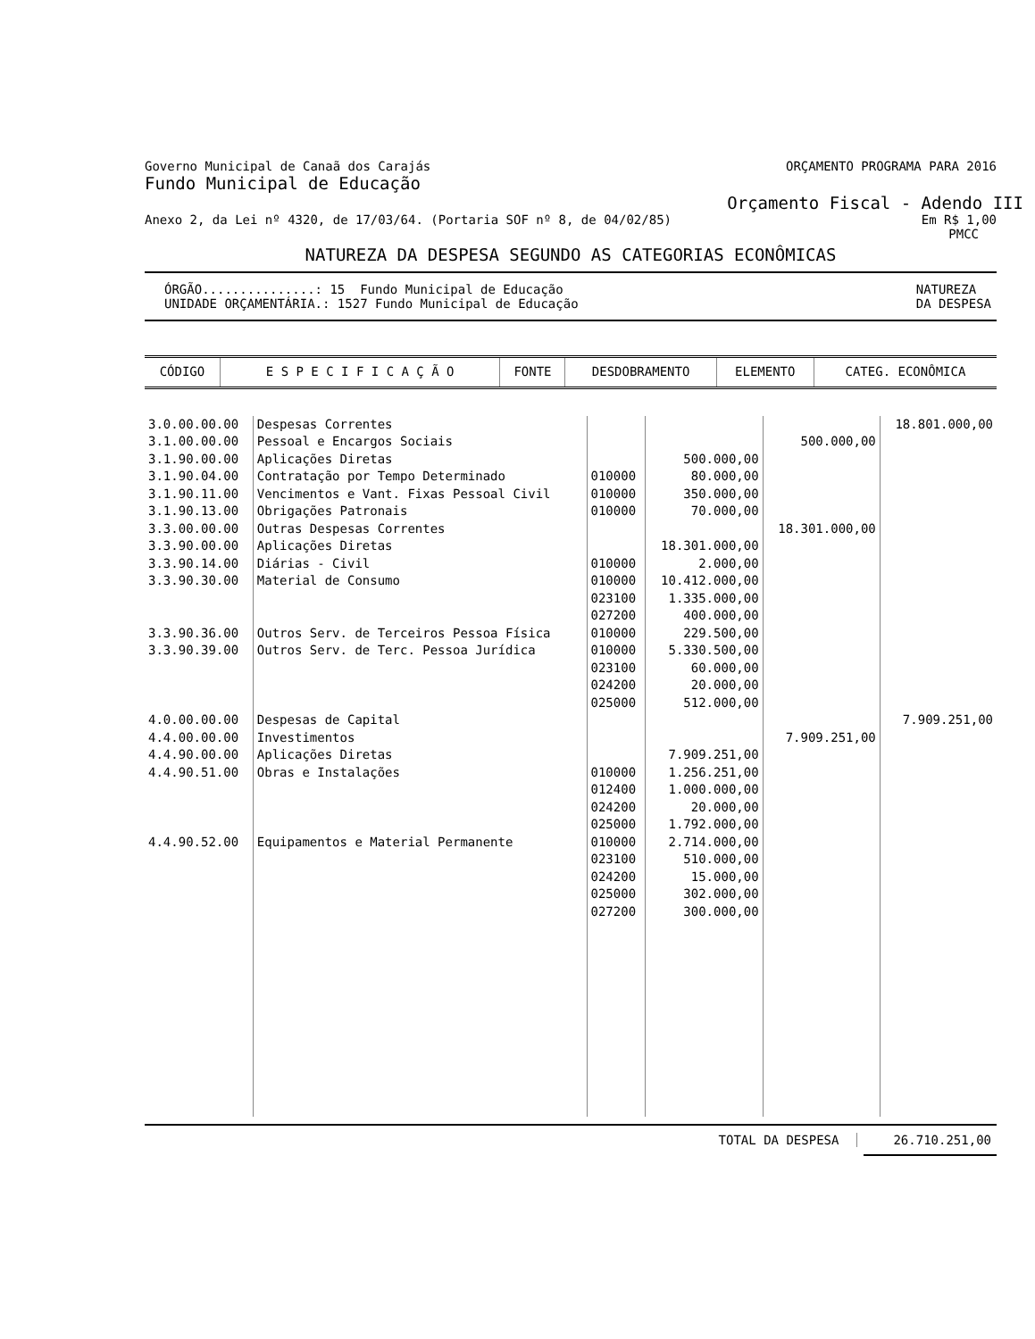Governo Municipal de Canaã dos Carajás ORÇAMENTO PROGRAMA PARA 2016
Fundo Municipal de Educação
Orçamento Fiscal - Adendo III
Anexo 2, da Lei nº 4320, de 17/03/64. (Portaria SOF nº 8, de 04/02/85) Em R$ 1,00
PMCC
NATUREZA DA DESPESA SEGUNDO AS CATEGORIAS ECONÔMICAS
ÓRGÃO...............: 15 Fundo Municipal de Educação
UNIDADE ORÇAMENTÁRIA.: 1527 Fundo Municipal de Educação NATUREZA
DA DESPESA
| CÓDIGO | E S P E C I F I C A Ç Ã O | FONTE | DESDOBRAMENTO | ELEMENTO | CATEG. ECONÔMICA |
| --- | --- | --- | --- | --- | --- |
| 3.0.00.00.00 | Despesas Correntes | | | | 18.801.000,00 |
| 3.1.00.00.00 | Pessoal e Encargos Sociais | | | 500.000,00 | |
| 3.1.90.00.00 | Aplicações Diretas | | 500.000,00 | | |
| 3.1.90.04.00 | Contratação por Tempo Determinado | 010000 | 80.000,00 | | |
| 3.1.90.11.00 | Vencimentos e Vant. Fixas Pessoal Civil | 010000 | 350.000,00 | | |
| 3.1.90.13.00 | Obrigações Patronais | 010000 | 70.000,00 | | |
| 3.3.00.00.00 | Outras Despesas Correntes | | | 18.301.000,00 | |
| 3.3.90.00.00 | Aplicações Diretas | | 18.301.000,00 | | |
| 3.3.90.14.00 | Diárias - Civil | 010000 | 2.000,00 | | |
| 3.3.90.30.00 | Material de Consumo | 010000 023100 027200 | 10.412.000,00 1.335.000,00 400.000,00 | | |
| 3.3.90.36.00 | Outros Serv. de Terceiros Pessoa Física | 010000 | 229.500,00 | | |
| 3.3.90.39.00 | Outros Serv. de Terc. Pessoa Jurídica | 010000 023100 024200 025000 | 5.330.500,00 60.000,00 20.000,00 512.000,00 | | |
| 4.0.00.00.00 | Despesas de Capital | | | | 7.909.251,00 |
| 4.4.00.00.00 | Investimentos | | | 7.909.251,00 | |
| 4.4.90.00.00 | Aplicações Diretas | | 7.909.251,00 | | |
| 4.4.90.51.00 | Obras e Instalações | 010000 012400 024200 025000 | 1.256.251,00 1.000.000,00 20.000,00 1.792.000,00 | | |
| 4.4.90.52.00 | Equipamentos e Material Permanente | 010000 023100 024200 025000 027200 | 2.714.000,00 510.000,00 15.000,00 302.000,00 300.000,00 | | |
TOTAL DA DESPESA 26.710.251,00